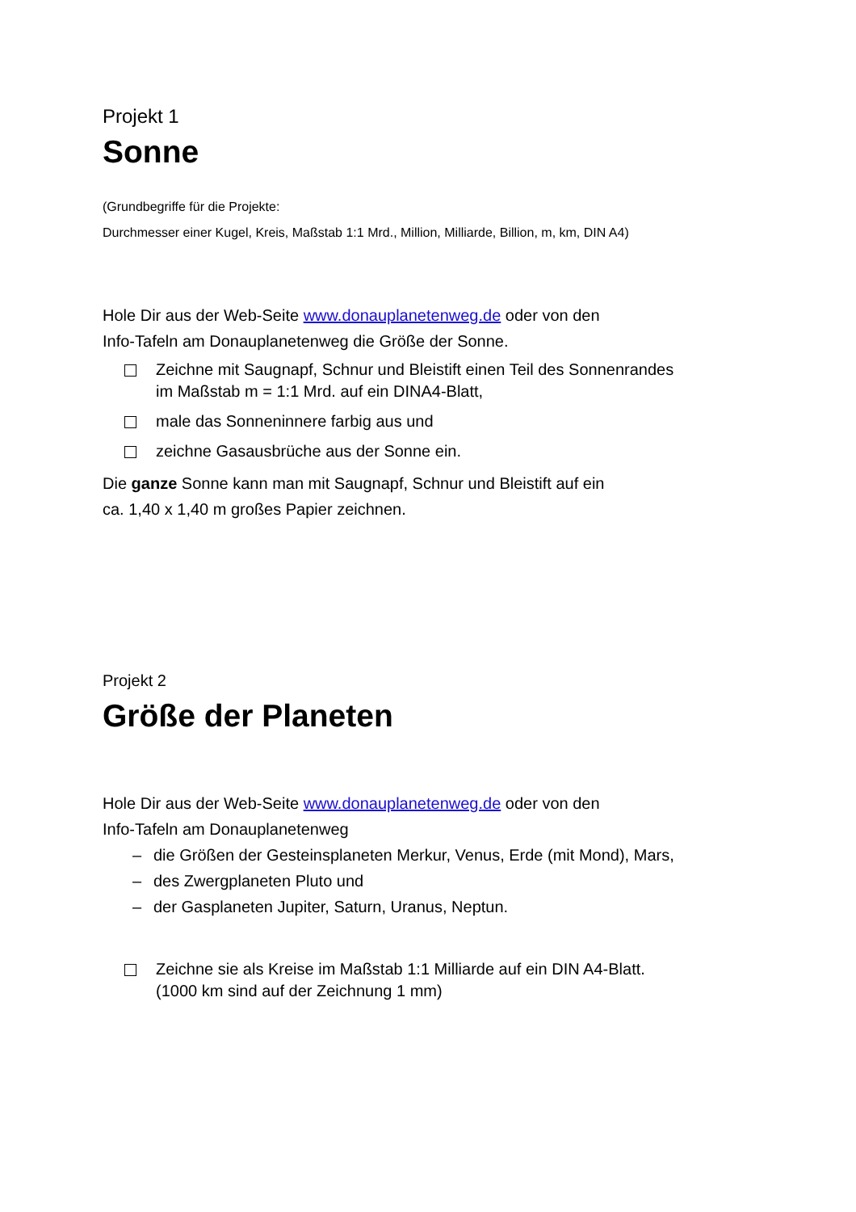Projekt 1
Sonne
(Grundbegriffe für die Projekte:
Durchmesser einer Kugel, Kreis, Maßstab 1:1 Mrd., Million, Milliarde, Billion, m, km, DIN A4)
Hole Dir aus der Web-Seite www.donauplanetenweg.de oder von den
Info-Tafeln am Donauplanetenweg die Größe der Sonne.
Zeichne mit Saugnapf, Schnur und Bleistift einen Teil des Sonnenrandes
im Maßstab m = 1:1 Mrd. auf ein DINA4-Blatt,
male das Sonneninnere farbig aus und
zeichne Gasausbrüche aus der Sonne ein.
Die ganze Sonne kann man mit Saugnapf, Schnur und Bleistift auf ein
ca. 1,40 x 1,40 m großes Papier zeichnen.
Projekt 2
Größe der Planeten
Hole Dir aus der Web-Seite www.donauplanetenweg.de oder von den
Info-Tafeln am Donauplanetenweg
– die Größen der Gesteinsplaneten Merkur, Venus, Erde (mit Mond), Mars,
– des Zwergplaneten Pluto und
– der Gasplaneten Jupiter, Saturn, Uranus, Neptun.
Zeichne sie als Kreise im Maßstab 1:1 Milliarde auf ein DIN A4-Blatt.
(1000 km sind auf der Zeichnung 1 mm)